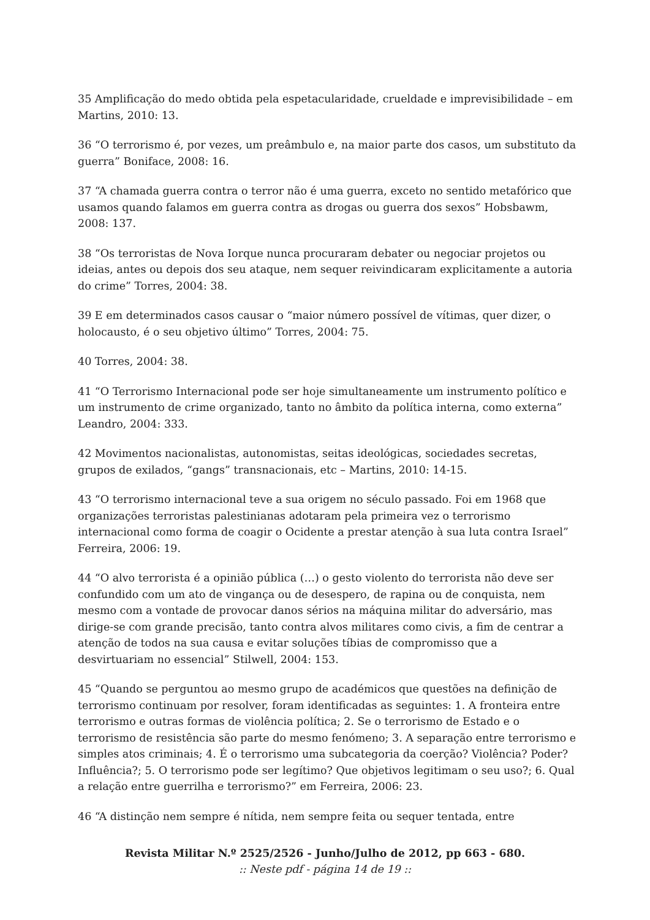35 Amplificação do medo obtida pela espetacularidade, crueldade e imprevisibilidade – em Martins, 2010: 13.
36 “O terrorismo é, por vezes, um preâmbulo e, na maior parte dos casos, um substituto da guerra” Boniface, 2008: 16.
37 “A chamada guerra contra o terror não é uma guerra, exceto no sentido metafórico que usamos quando falamos em guerra contra as drogas ou guerra dos sexos” Hobsbawm, 2008: 137.
38 “Os terroristas de Nova Iorque nunca procuraram debater ou negociar projetos ou ideias, antes ou depois dos seu ataque, nem sequer reivindicaram explicitamente a autoria do crime” Torres, 2004: 38.
39 E em determinados casos causar o “maior número possível de vítimas, quer dizer, o holocausto, é o seu objetivo último” Torres, 2004: 75.
40 Torres, 2004: 38.
41 “O Terrorismo Internacional pode ser hoje simultaneamente um instrumento político e um instrumento de crime organizado, tanto no âmbito da política interna, como externa” Leandro, 2004: 333.
42 Movimentos nacionalistas, autonomistas, seitas ideológicas, sociedades secretas, grupos de exilados, “gangs” transnacionais, etc – Martins, 2010: 14-15.
43 “O terrorismo internacional teve a sua origem no século passado. Foi em 1968 que organizações terroristas palestinianas adotaram pela primeira vez o terrorismo internacional como forma de coagir o Ocidente a prestar atenção à sua luta contra Israel” Ferreira, 2006: 19.
44 “O alvo terrorista é a opinião pública (…) o gesto violento do terrorista não deve ser confundido com um ato de vingança ou de desespero, de rapina ou de conquista, nem mesmo com a vontade de provocar danos sérios na máquina militar do adversário, mas dirige-se com grande precisão, tanto contra alvos militares como civis, a fim de centrar a atenção de todos na sua causa e evitar soluções tíbias de compromisso que a desvirtuariam no essencial” Stilwell, 2004: 153.
45 “Quando se perguntou ao mesmo grupo de académicos que questões na definição de terrorismo continuam por resolver, foram identificadas as seguintes: 1. A fronteira entre terrorismo e outras formas de violência política; 2. Se o terrorismo de Estado e o terrorismo de resistência são parte do mesmo fenómeno; 3. A separação entre terrorismo e simples atos criminais; 4. É o terrorismo uma subcategoria da coerção? Violência? Poder? Influência?; 5. O terrorismo pode ser legítimo? Que objetivos legitimam o seu uso?; 6. Qual a relação entre guerrilha e terrorismo?” em Ferreira, 2006: 23.
46 “A distinção nem sempre é nítida, nem sempre feita ou sequer tentada, entre
Revista Militar N.º 2525/2526 - Junho/Julho de 2012, pp 663 - 680.
:: Neste pdf - página 14 de 19 ::